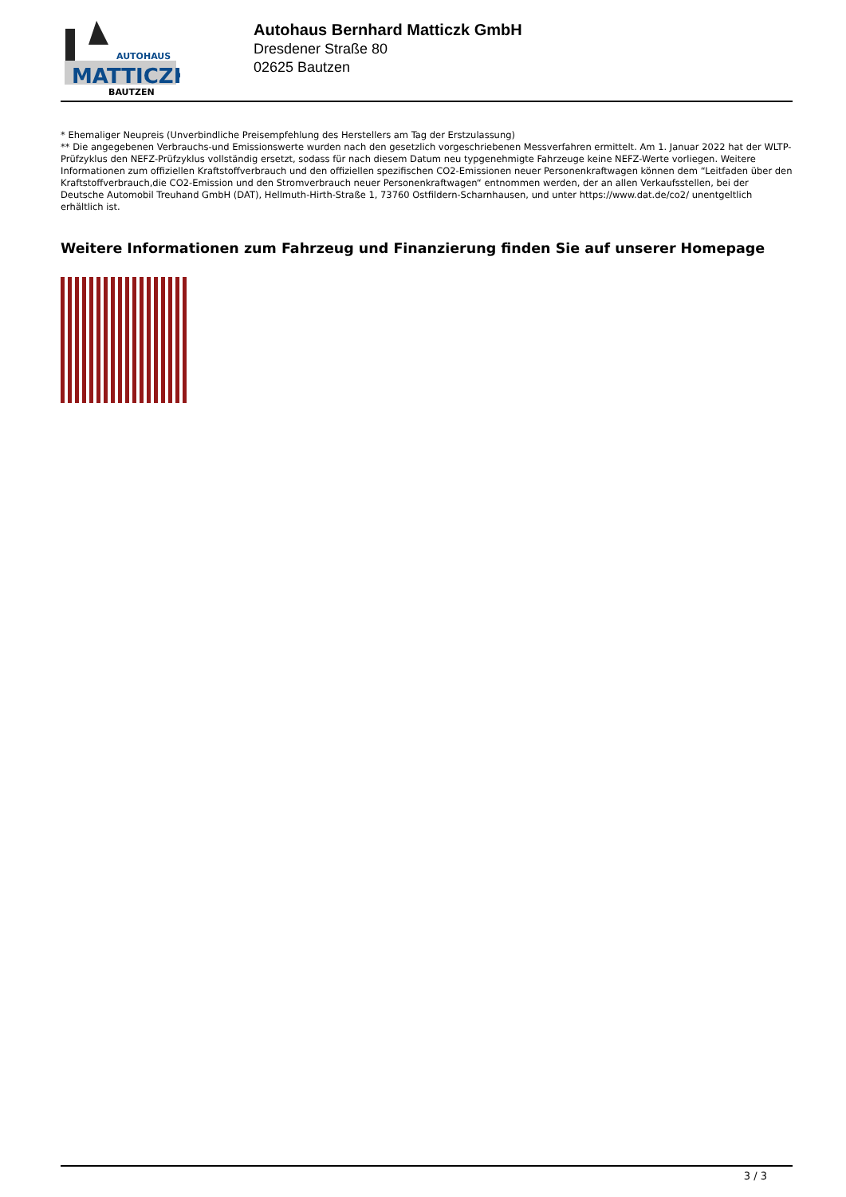AUTOHAUS
MATTICZK
BAUTZEN
Autohaus Bernhard Matticzk GmbH
Dresdener Straße 80
02625 Bautzen
* Ehemaliger Neupreis (Unverbindliche Preisempfehlung des Herstellers am Tag der Erstzulassung)
** Die angegebenen Verbrauchs-und Emissionswerte wurden nach den gesetzlich vorgeschriebenen Messverfahren ermittelt. Am 1. Januar 2022 hat der WLTP-Prüfzyklus den NEFZ-Prüfzyklus vollständig ersetzt, sodass für nach diesem Datum neu typgenehmigte Fahrzeuge keine NEFZ-Werte vorliegen. Weitere Informationen zum offiziellen Kraftstoffverbrauch und den offiziellen spezifischen CO2-Emissionen neuer Personenkraftwagen können dem “Leitfaden über den Kraftstoffverbrauch,die CO2-Emission und den Stromverbrauch neuer Personenkraftwagen“ entnommen werden, der an allen Verkaufsstellen, bei der Deutsche Automobil Treuhand GmbH (DAT), Hellmuth-Hirth-Straße 1, 73760 Ostfildern-Scharnhausen, und unter https://www.dat.de/co2/ unentgeltlich erhältlich ist.
Weitere Informationen zum Fahrzeug und Finanzierung finden Sie auf unserer Homepage
3 / 3